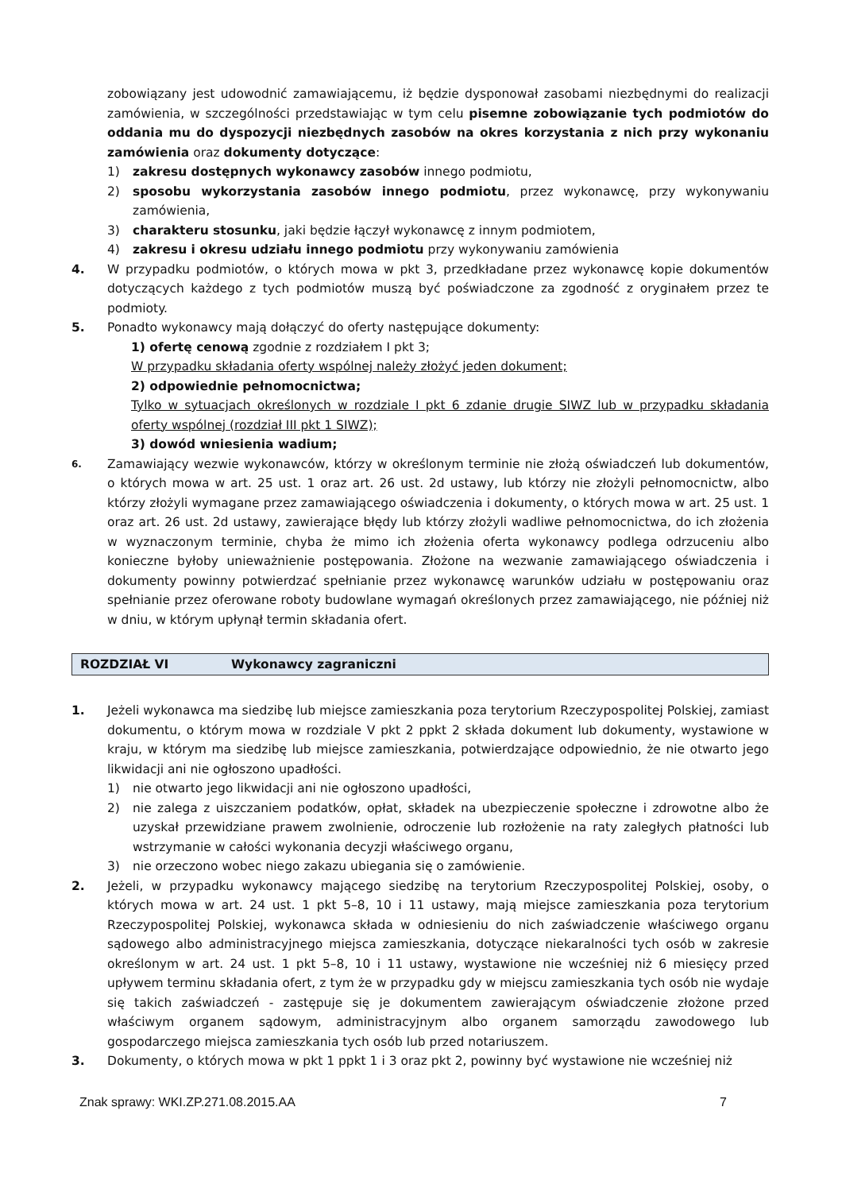zobowiązany jest udowodnić zamawiającemu, iż będzie dysponował zasobami niezbędnymi do realizacji zamówienia, w szczególności przedstawiając w tym celu pisemne zobowiązanie tych podmiotów do oddania mu do dyspozycji niezbędnych zasobów na okres korzystania z nich przy wykonaniu zamówienia oraz dokumenty dotyczące:
1) zakresu dostępnych wykonawcy zasobów innego podmiotu,
2) sposobu wykorzystania zasobów innego podmiotu, przez wykonawcę, przy wykonywaniu zamówienia,
3) charakteru stosunku, jaki będzie łączył wykonawcę z innym podmiotem,
4) zakresu i okresu udziału innego podmiotu przy wykonywaniu zamówienia
4. W przypadku podmiotów, o których mowa w pkt 3, przedkładane przez wykonawcę kopie dokumentów dotyczących każdego z tych podmiotów muszą być poświadczone za zgodność z oryginałem przez te podmioty.
5. Ponadto wykonawcy mają dołączyć do oferty następujące dokumenty:
1) ofertę cenową zgodnie z rozdziałem I pkt 3;
W przypadku składania oferty wspólnej należy złożyć jeden dokument;
2) odpowiednie pełnomocnictwa;
Tylko w sytuacjach określonych w rozdziale I pkt 6 zdanie drugie SIWZ lub w przypadku składania oferty wspólnej (rozdział III pkt 1 SIWZ);
3) dowód wniesienia wadium;
6.
Zamawiający wezwie wykonawców, którzy w określonym terminie nie złożą oświadczeń lub dokumentów, o których mowa w art. 25 ust. 1 oraz art. 26 ust. 2d ustawy, lub którzy nie złożyli pełnomocnictw, albo którzy złożyli wymagane przez zamawiającego oświadczenia i dokumenty, o których mowa w art. 25 ust. 1 oraz art. 26 ust. 2d ustawy, zawierające błędy lub którzy złożyli wadliwe pełnomocnictwa, do ich złożenia w wyznaczonym terminie, chyba że mimo ich złożenia oferta wykonawcy podlega odrzuceniu albo konieczne byłoby unieważnienie postępowania. Złożone na wezwanie zamawiającego oświadczenia i dokumenty powinny potwierdzać spełnianie przez wykonawcę warunków udziału w postępowaniu oraz spełnianie przez oferowane roboty budowlane wymagań określonych przez zamawiającego, nie później niż w dniu, w którym upłynął termin składania ofert.
ROZDZIAŁ VI Wykonawcy zagraniczni
1. Jeżeli wykonawca ma siedzibę lub miejsce zamieszkania poza terytorium Rzeczypospolitej Polskiej, zamiast dokumentu, o którym mowa w rozdziale V pkt 2 ppkt 2 składa dokument lub dokumenty, wystawione w kraju, w którym ma siedzibę lub miejsce zamieszkania, potwierdzające odpowiednio, że nie otwarto jego likwidacji ani nie ogłoszono upadłości.
1) nie otwarto jego likwidacji ani nie ogłoszono upadłości,
2) nie zalega z uiszczaniem podatków, opłat, składek na ubezpieczenie społeczne i zdrowotne albo że uzyskał przewidziane prawem zwolnienie, odroczenie lub rozłożenie na raty zaległych płatności lub wstrzymanie w całości wykonania decyzji właściwego organu,
3) nie orzeczono wobec niego zakazu ubiegania się o zamówienie.
2. Jeżeli, w przypadku wykonawcy mającego siedzibę na terytorium Rzeczypospolitej Polskiej, osoby, o których mowa w art. 24 ust. 1 pkt 5–8, 10 i 11 ustawy, mają miejsce zamieszkania poza terytorium Rzeczypospolitej Polskiej, wykonawca składa w odniesieniu do nich zaświadczenie właściwego organu sądowego albo administracyjnego miejsca zamieszkania, dotyczące niekaralności tych osób w zakresie określonym w art. 24 ust. 1 pkt 5–8, 10 i 11 ustawy, wystawione nie wcześniej niż 6 miesięcy przed upływem terminu składania ofert, z tym że w przypadku gdy w miejscu zamieszkania tych osób nie wydaje się takich zaświadczeń - zastępuje się je dokumentem zawierającym oświadczenie złożone przed właściwym organem sądowym, administracyjnym albo organem samorządu zawodowego lub gospodarczego miejsca zamieszkania tych osób lub przed notariuszem.
3. Dokumenty, o których mowa w pkt 1 ppkt 1 i 3 oraz pkt 2, powinny być wystawione nie wcześniej niż
Znak sprawy: WKI.ZP.271.08.2015.AA 7